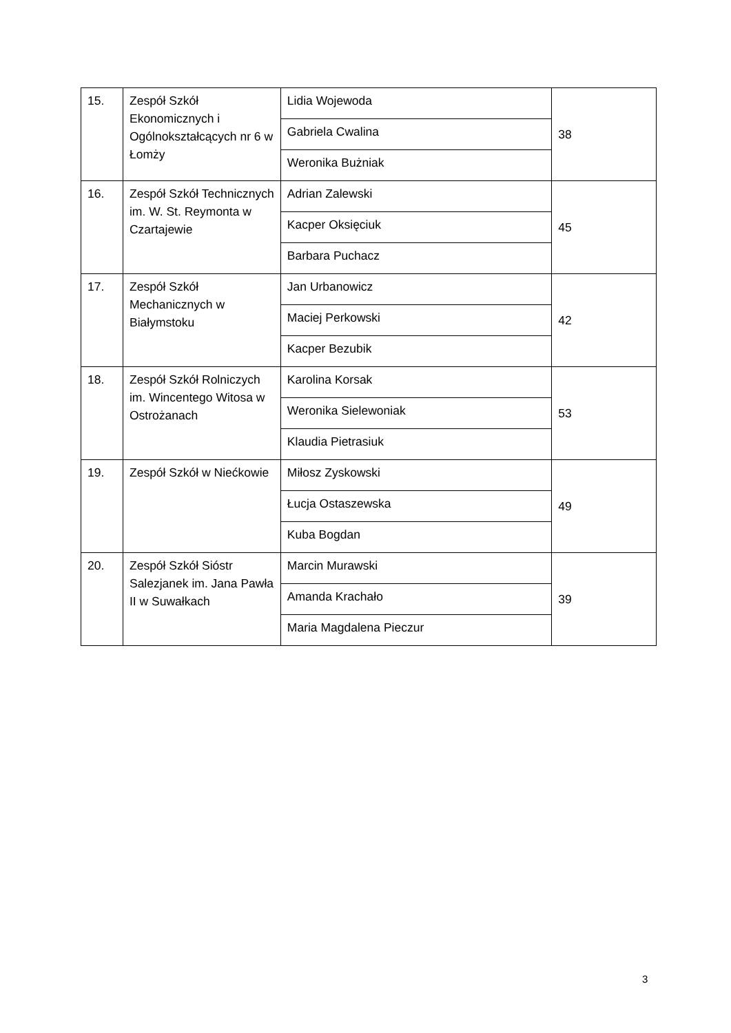| 15. | Zespół Szkół Ekonomicznych i Ogólnokształcących nr 6 w Łomży | Lidia Wojewoda | 38 |
| | | Gabriela Cwalina | |
| | | Weronika Bużniak | |
| 16. | Zespół Szkół Technicznych im. W. St. Reymonta w Czartajewie | Adrian Zalewski | 45 |
| | | Kacper Oksięciuk | |
| | | Barbara Puchacz | |
| 17. | Zespół Szkół Mechanicznych w Białymstoku | Jan Urbanowicz | 42 |
| | | Maciej Perkowski | |
| | | Kacper Bezubik | |
| 18. | Zespół Szkół Rolniczych im. Wincentego Witosa w Ostrożanach | Karolina Korsak | 53 |
| | | Weronika Sielewoniak | |
| | | Klaudia Pietrasiuk | |
| 19. | Zespół Szkół w Niećkowie | Miłosz Zyskowski | 49 |
| | | Łucja Ostaszewska | |
| | | Kuba Bogdan | |
| 20. | Zespół Szkół Sióstr Salezjanek im. Jana Pawła II w Suwałkach | Marcin Murawski | 39 |
| | | Amanda Krachało | |
| | | Maria Magdalena Pieczur | |
3